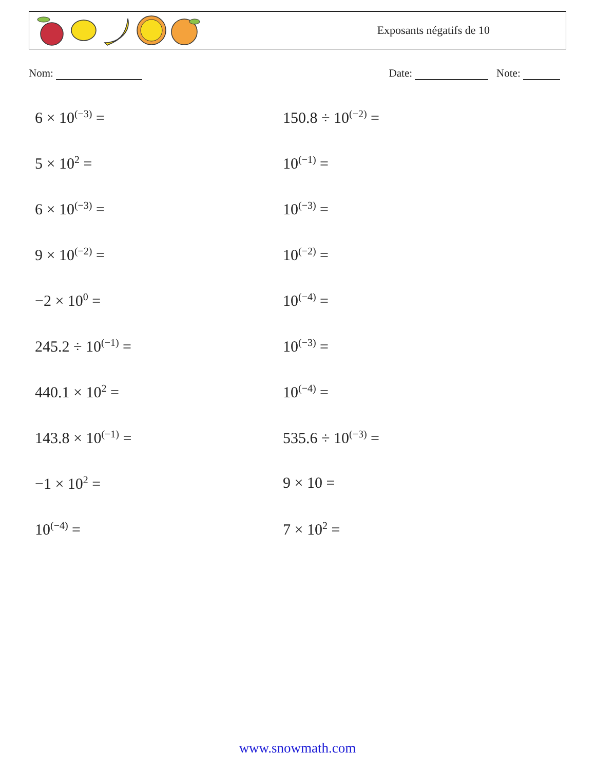Exposants négatifs de 10
Nom: Date: Note:
6 × 10<sup>(−3)</sup> =
150.8 ÷ 10<sup>(−2)</sup> =
5 × 10<sup>2</sup> =
10<sup>(−1)</sup> =
6 × 10<sup>(−3)</sup> =
10<sup>(−3)</sup> =
9 × 10<sup>(−2)</sup> =
10<sup>(−2)</sup> =
−2 × 10<sup>0</sup> =
10<sup>(−4)</sup> =
245.2 ÷ 10<sup>(−1)</sup> =
10<sup>(−3)</sup> =
440.1 × 10<sup>2</sup> =
10<sup>(−4)</sup> =
143.8 × 10<sup>(−1)</sup> =
535.6 ÷ 10<sup>(−3)</sup> =
−1 × 10<sup>2</sup> =
9 × 10 =
10<sup>(−4)</sup> =
7 × 10<sup>2</sup> =
www.snowmath.com